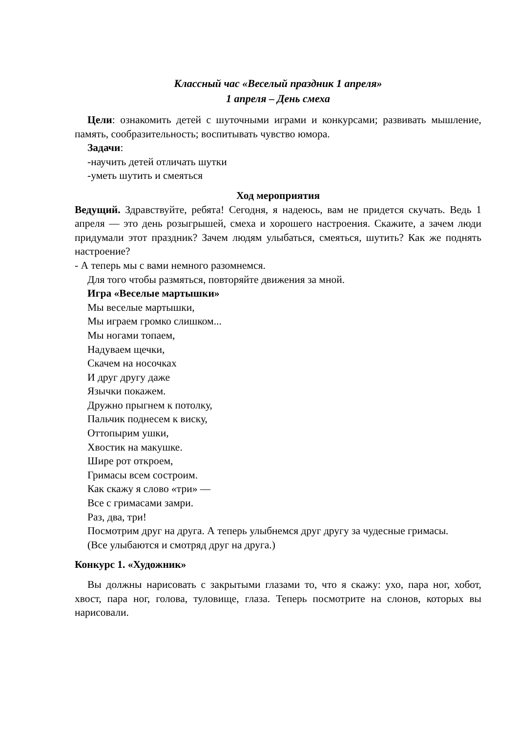Классный час «Веселый праздник 1 апреля»
1 апреля – День смеха
Цели: ознакомить детей с шуточными играми и конкурсами; развивать мышление, память, сообразительность; воспитывать чувство юмора.
Задачи:
-научить детей отличать шутки
-уметь шутить и смеяться
Ход мероприятия
Ведущий. Здравствуйте, ребята! Сегодня, я надеюсь, вам не придется скучать. Ведь 1 апреля — это день розыгрышей, смеха и хорошего настроения. Скажите, а зачем люди придумали этот праздник? Зачем людям улыбаться, смеяться, шутить? Как же поднять настроение?
- А теперь мы с вами немного разомнемся.
Для того чтобы размяться, повторяйте движения за мной.
Игра «Веселые мартышки»
Мы веселые мартышки,
Мы играем громко слишком...
Мы ногами топаем,
Надуваем щечки,
Скачем на носочках
И друг другу даже
Язычки покажем.
Дружно прыгнем к потолку,
Пальчик поднесем к виску,
Оттопырим ушки,
Хвостик на макушке.
Шире рот откроем,
Гримасы всем состроим.
Как скажу я слово «три» —
Все с гримасами замри.
Раз, два, три!
Посмотрим друг на друга. А теперь улыбнемся друг другу за чудесные гримасы.
(Все улыбаются и смотряд друг на друга.)
Конкурс 1. «Художник»
Вы должны нарисовать с закрытыми глазами то, что я скажу: ухо, пара ног, хобот, хвост, пара ног, голова, туловище, глаза. Теперь посмотрите на слонов, которых вы нарисовали.